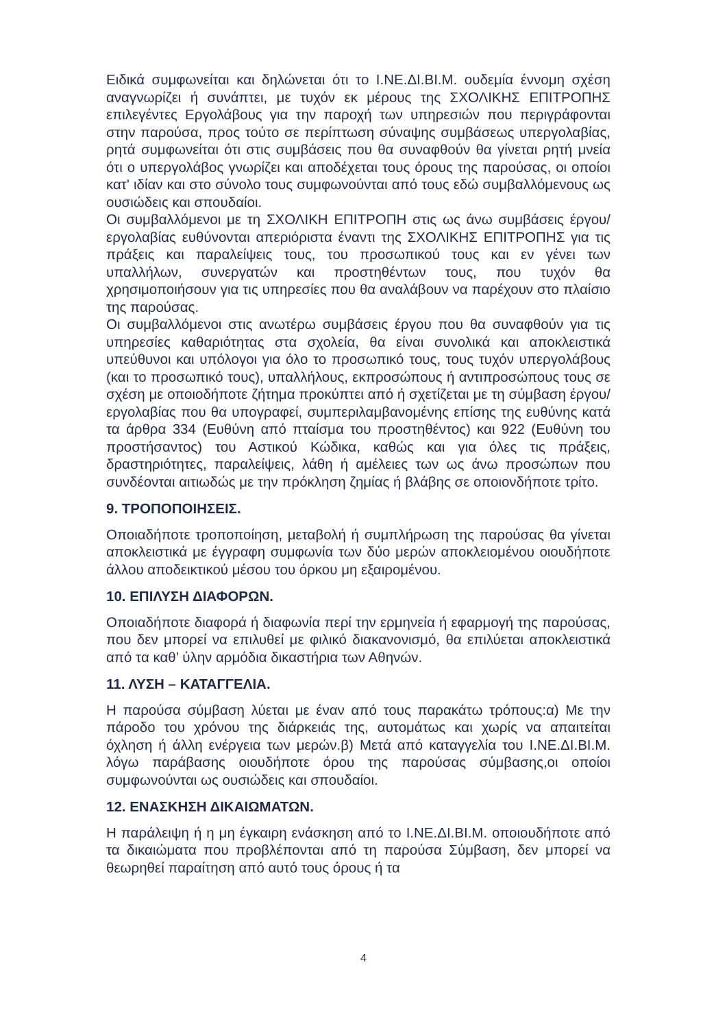Ειδικά συμφωνείται και δηλώνεται ότι το Ι.ΝΕ.ΔΙ.ΒΙ.Μ. ουδεμία έννομη σχέση αναγνωρίζει ή συνάπτει, με τυχόν εκ μέρους της ΣΧΟΛΙΚΗΣ ΕΠΙΤΡΟΠΗΣ επιλεγέντες Εργολάβους για την παροχή των υπηρεσιών που περιγράφονται στην παρούσα, προς τούτο σε περίπτωση σύναψης συμβάσεως υπεργολαβίας, ρητά συμφωνείται ότι στις συμβάσεις που θα συναφθούν θα γίνεται ρητή μνεία ότι ο υπεργολάβος γνωρίζει και αποδέχεται τους όρους της παρούσας, οι οποίοι κατ' ιδίαν και στο σύνολο τους συμφωνούνται από τους εδώ συμβαλλόμενους ως ουσιώδεις και σπουδαίοι.
Οι συμβαλλόμενοι με τη ΣΧΟΛΙΚΗ ΕΠΙΤΡΟΠΗ στις ως άνω συμβάσεις έργου/εργολαβίας ευθύνονται απεριόριστα έναντι της ΣΧΟΛΙΚΗΣ ΕΠΙΤΡΟΠΗΣ για τις πράξεις και παραλείψεις τους, του προσωπικού τους και εν γένει των υπαλλήλων, συνεργατών και προστηθέντων τους, που τυχόν θα χρησιμοποιήσουν για τις υπηρεσίες που θα αναλάβουν να παρέχουν στο πλαίσιο της παρούσας.
Οι συμβαλλόμενοι στις ανωτέρω συμβάσεις έργου που θα συναφθούν για τις υπηρεσίες καθαριότητας στα σχολεία, θα είναι συνολικά και αποκλειστικά υπεύθυνοι και υπόλογοι για όλο το προσωπικό τους, τους τυχόν υπεργολάβους (και το προσωπικό τους), υπαλλήλους, εκπροσώπους ή αντιπροσώπους τους σε σχέση με οποιοδήποτε ζήτημα προκύπτει από ή σχετίζεται με τη σύμβαση έργου/εργολαβίας που θα υπογραφεί, συμπεριλαμβανομένης επίσης της ευθύνης κατά τα άρθρα 334 (Ευθύνη από πταίσμα του προστηθέντος) και 922 (Ευθύνη του προστήσαντος) του Αστικού Κώδικα, καθώς και για όλες τις πράξεις, δραστηριότητες, παραλείψεις, λάθη ή αμέλειες των ως άνω προσώπων που συνδέονται αιτιωδώς με την πρόκληση ζημίας ή βλάβης σε οποιονδήποτε τρίτο.
9. ΤΡΟΠΟΠΟΙΗΣΕΙΣ.
Οποιαδήποτε τροποποίηση, μεταβολή ή συμπλήρωση της παρούσας θα γίνεται αποκλειστικά με έγγραφη συμφωνία των δύο μερών αποκλειομένου οιουδήποτε άλλου αποδεικτικού μέσου του όρκου μη εξαιρομένου.
10. ΕΠΙΛΥΣΗ ΔΙΑΦΟΡΩΝ.
Οποιαδήποτε διαφορά ή διαφωνία περί την ερμηνεία ή εφαρμογή της παρούσας, που δεν μπορεί να επιλυθεί με φιλικό διακανονισμό, θα επιλύεται αποκλειστικά από τα καθ’ ύλην αρμόδια δικαστήρια των Αθηνών.
11. ΛΥΣΗ – ΚΑΤΑΓΓΕΛΙΑ.
Η παρούσα σύμβαση λύεται με έναν από τους παρακάτω τρόπους:α) Με την πάροδο του χρόνου της διάρκειάς της, αυτομάτως και χωρίς να απαιτείται όχληση ή άλλη ενέργεια των μερών.β) Μετά από καταγγελία του Ι.ΝΕ.ΔΙ.ΒΙ.Μ. λόγω παράβασης οιουδήποτε όρου της παρούσας σύμβασης,οι οποίοι συμφωνούνται ως ουσιώδεις και σπουδαίοι.
12. ΕΝΑΣΚΗΣΗ ΔΙΚΑΙΩΜΑΤΩΝ.
Η παράλειψη ή η μη έγκαιρη ενάσκηση από το Ι.ΝΕ.ΔΙ.ΒΙ.Μ. οποιουδήποτε από τα δικαιώματα που προβλέπονται από τη παρούσα Σύμβαση, δεν μπορεί να θεωρηθεί παραίτηση από αυτό τους όρους ή τα
4